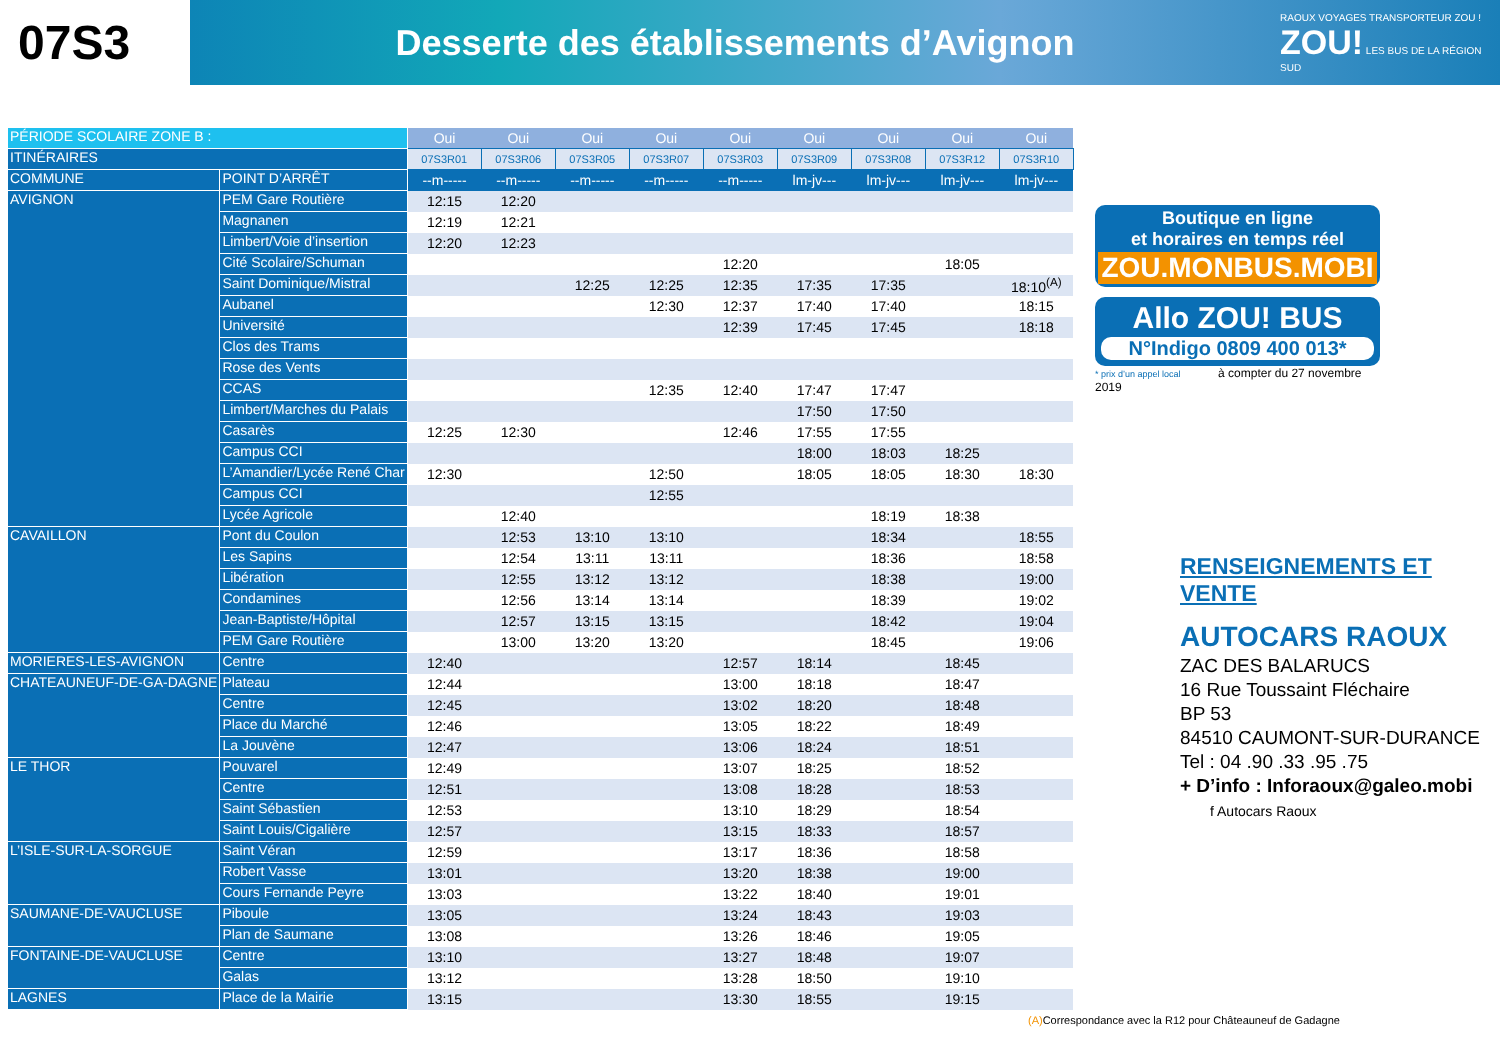07S3
Desserte des établissements d’Avignon
RAOUX VOYAGES TRANSPORTEUR ZOU ! ZOU! LES BUS DE LA RÉGION SUD
| PÉRIODE SCOLAIRE ZONE B : | | Oui | Oui | Oui | Oui | Oui | Oui | Oui | Oui | Oui |
| --- | --- | --- | --- | --- | --- | --- | --- | --- | --- | --- |
| ITINÉRAIRES | | 07S3R01 | 07S3R06 | 07S3R05 | 07S3R07 | 07S3R03 | 07S3R09 | 07S3R08 | 07S3R12 | 07S3R10 |
| COMMUNE | POINT D’ARRÊT | --m----- | --m----- | --m----- | --m----- | --m----- | lm-jv--- | lm-jv--- | lm-jv--- | lm-jv--- |
| AVIGNON | PEM Gare Routière | 12:15 | 12:20 | | | | | | | |
| | Magnanen | 12:19 | 12:21 | | | | | | | |
| | Limbert/Voie d’insertion | 12:20 | 12:23 | | | | | | | |
| | Cité Scolaire/Schuman | | | | | 12:20 | | | 18:05 | |
| | Saint Dominique/Mistral | | | 12:25 | 12:25 | 12:35 | 17:35 | 17:35 | | 18:10<sup>(A)</sup> |
| | Aubanel | | | | 12:30 | 12:37 | 17:40 | 17:40 | | 18:15 |
| | Université | | | | | 12:39 | 17:45 | 17:45 | | 18:18 |
| | Clos des Trams | | | | | | | | | |
| | Rose des Vents | | | | | | | | | |
| | CCAS | | | | 12:35 | 12:40 | 17:47 | 17:47 | | |
| | Limbert/Marches du Palais | | | | | | 17:50 | 17:50 | | |
| | Casarès | 12:25 | 12:30 | | | 12:46 | 17:55 | 17:55 | | |
| | Campus CCI | | | | | | 18:00 | 18:03 | 18:25 | |
| | L’Amandier/Lycée René Char | 12:30 | | | 12:50 | | 18:05 | 18:05 | 18:30 | 18:30 |
| | Campus CCI | | | | 12:55 | | | | | |
| | Lycée Agricole | | 12:40 | | | | | 18:19 | 18:38 | |
| CAVAILLON | Pont du Coulon | | 12:53 | 13:10 | 13:10 | | | 18:34 | | 18:55 |
| | Les Sapins | | 12:54 | 13:11 | 13:11 | | | 18:36 | | 18:58 |
| | Libération | | 12:55 | 13:12 | 13:12 | | | 18:38 | | 19:00 |
| | Condamines | | 12:56 | 13:14 | 13:14 | | | 18:39 | | 19:02 |
| | Jean-Baptiste/Hôpital | | 12:57 | 13:15 | 13:15 | | | 18:42 | | 19:04 |
| | PEM Gare Routière | | 13:00 | 13:20 | 13:20 | | | 18:45 | | 19:06 |
| MORIERES-LES-AVIGNON | Centre | 12:40 | | | | 12:57 | 18:14 | | 18:45 | |
| CHATEAUNEUF-DE-GA-DAGNE | Plateau | 12:44 | | | | 13:00 | 18:18 | | 18:47 | |
| | Centre | 12:45 | | | | 13:02 | 18:20 | | 18:48 | |
| | Place du Marché | 12:46 | | | | 13:05 | 18:22 | | 18:49 | |
| | La Jouvène | 12:47 | | | | 13:06 | 18:24 | | 18:51 | |
| LE THOR | Pouvarel | 12:49 | | | | 13:07 | 18:25 | | 18:52 | |
| | Centre | 12:51 | | | | 13:08 | 18:28 | | 18:53 | |
| | Saint Sébastien | 12:53 | | | | 13:10 | 18:29 | | 18:54 | |
| | Saint Louis/Cigalière | 12:57 | | | | 13:15 | 18:33 | | 18:57 | |
| L’ISLE-SUR-LA-SORGUE | Saint Véran | 12:59 | | | | 13:17 | 18:36 | | 18:58 | |
| | Robert Vasse | 13:01 | | | | 13:20 | 18:38 | | 19:00 | |
| | Cours Fernande Peyre | 13:03 | | | | 13:22 | 18:40 | | 19:01 | |
| SAUMANE-DE-VAUCLUSE | Piboule | 13:05 | | | | 13:24 | 18:43 | | 19:03 | |
| | Plan de Saumane | 13:08 | | | | 13:26 | 18:46 | | 19:05 | |
| FONTAINE-DE-VAUCLUSE | Centre | 13:10 | | | | 13:27 | 18:48 | | 19:07 | |
| | Galas | 13:12 | | | | 13:28 | 18:50 | | 19:10 | |
| LAGNES | Place de la Mairie | 13:15 | | | | 13:30 | 18:55 | | 19:15 | |
Boutique en ligne
et horaires en temps réel
ZOU.MONBUS.MOBI
Allo ZOU! BUS
N°Indigo 0809 400 013*
* prix d’un appel local à compter du 27 novembre 2019
RENSEIGNEMENTS ET VENTE
AUTOCARS RAOUX
ZAC DES BALARUCS
16 Rue Toussaint Fléchaire
BP 53
84510 CAUMONT-SUR-DURANCE
Tel : 04 .90 .33 .95 .75
+ D’info : Inforaoux@galeo.mobi
f Autocars Raoux
(A) Correspondance avec la R12 pour Châteauneuf de Gadagne